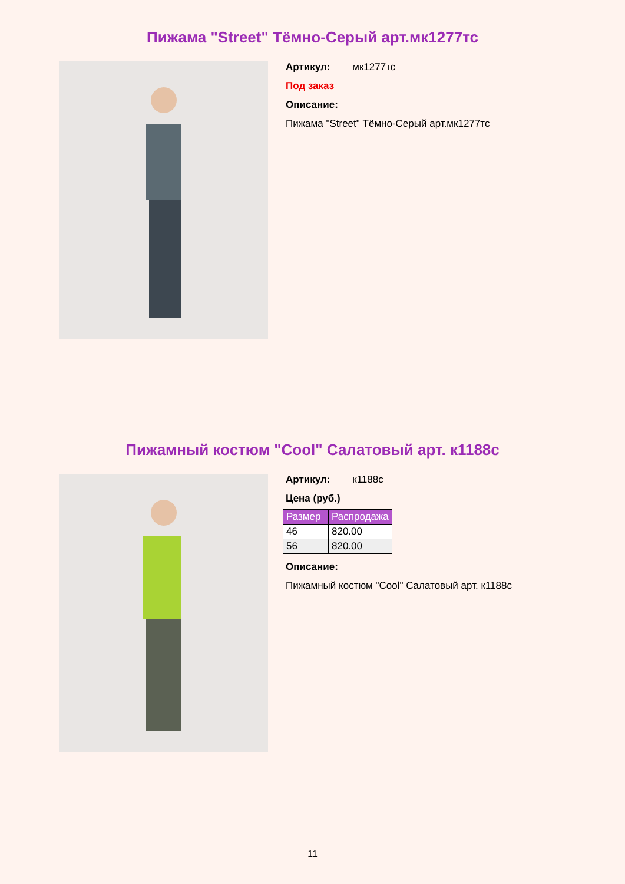Пижама "Street" Тёмно-Серый арт.мк1277тс
Артикул: мк1277тс
Под заказ
Описание:
Пижама "Street" Тёмно-Серый арт.мк1277тс
Пижамный костюм "Cool" Салатовый арт. к1188с
Артикул: к1188с
Цена (руб.)
| Размер | Распродажа |
| --- | --- |
| 46 | 820.00 |
| 56 | 820.00 |
Описание:
Пижамный костюм "Cool" Салатовый арт. к1188с
11